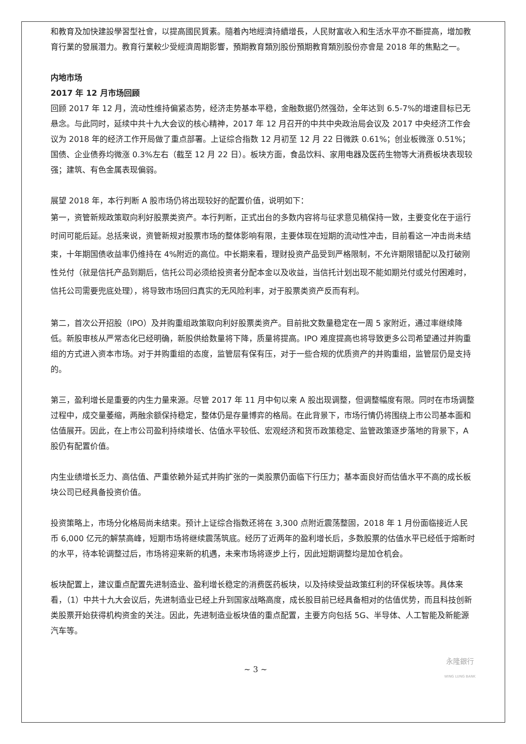和教育及加快建設學習型社會，以提高國民質素。隨着內地經濟持續增長，人民財富收入和生活水平亦不斷提高，增加教育行業的發展潛力。教育行業較少受經濟周期影響，預期教育類別股份預期教育類別股份亦會是 2018 年的焦點之一。
内地市场
2017 年 12 月市场回顾
回顾 2017 年 12 月，流动性维持偏紧态势，经济走势基本平稳，金融数据仍然强劲，全年达到 6.5-7%的增速目标已无悬念。与此同时，延续中共十九大会议的核心精神，2017 年 12 月召开的中共中央政治局会议及 2017 中央经济工作会议为 2018 年的经济工作开局做了重点部署。上证综合指数 12 月初至 12 月 22 日微跌 0.61%；创业板微涨 0.51%；国债、企业债券均微涨 0.3%左右（截至 12 月 22 日）。板块方面，食品饮料、家用电器及医药生物等大消费板块表现较强；建筑、有色金属表现偏弱。
展望 2018 年，本行判断 A 股市场仍将出现较好的配置价值，说明如下：
第一，资管新规政策取向利好股票类资产。本行判断，正式出台的多数内容将与征求意见稿保持一致，主要变化在于运行时间可能后延。总括来说，资管新规对股票市场的整体影响有限，主要体现在短期的流动性冲击，目前看这一冲击尚未结束，十年期国债收益率仍维持在 4%附近的高位。中长期来看，理财投资产品受到严格限制，不允许期限错配以及打破刚性兑付（就是信托产品到期后，信托公司必须给投资者分配本金以及收益，当信托计划出现不能如期兑付或兑付困难时，信托公司需要兜底处理），将导致市场回归真实的无风险利率，对于股票类资产反而有利。
第二，首次公开招股（IPO）及并购重组政策取向利好股票类资产。目前批文数量稳定在一周 5 家附近，通过率继续降低。新股审核从严常态化已经明确，新股供给数量将下降，质量将提高。IPO 难度提高也将导致更多公司希望通过并购重组的方式进入资本市场。对于并购重组的态度，监管层有保有压，对于一些合规的优质资产的并购重组，监管层仍是支持的。
第三，盈利增长是重要的内生力量来源。尽管 2017 年 11 月中旬以来 A 股出现调整，但调整幅度有限。同时在市场调整过程中，成交量萎缩，两融余额保持稳定，整体仍是存量博弈的格局。在此背景下，市场行情仍将围绕上市公司基本面和估值展开。因此，在上市公司盈利持续增长、估值水平较低、宏观经济和货币政策稳定、监管政策逐步落地的背景下，A 股仍有配置价值。
内生业绩增长乏力、高估值、严重依赖外延式并购扩张的一类股票仍面临下行压力；基本面良好而估值水平不高的成长板块公司已经具备投资价值。
投资策略上，市场分化格局尚未结束。预计上证综合指数还将在 3,300 点附近震荡整固，2018 年 1 月份面临接近人民币 6,000 亿元的解禁高峰，短期市场将继续震荡筑底。经历了近两年的盈利增长后，多数股票的估值水平已经低于熔断时的水平，待本轮调整过后，市场将迎来新的机遇，未来市场将逐步上行，因此短期调整均是加仓机会。
板块配置上，建议重点配置先进制造业、盈利增长稳定的消费医药板块，以及持续受益政策红利的环保板块等。具体来看，（1）中共十九大会议后，先进制造业已经上升到国家战略高度，成长股目前已经具备相对的估值优势，而且科技创新类股票开始获得机构资金的关注。因此，先进制造业板块值的重点配置，主要方向包括 5G、半导体、人工智能及新能源汽车等。
~ 3 ~ 永隆銀行
WING LUNG BANK